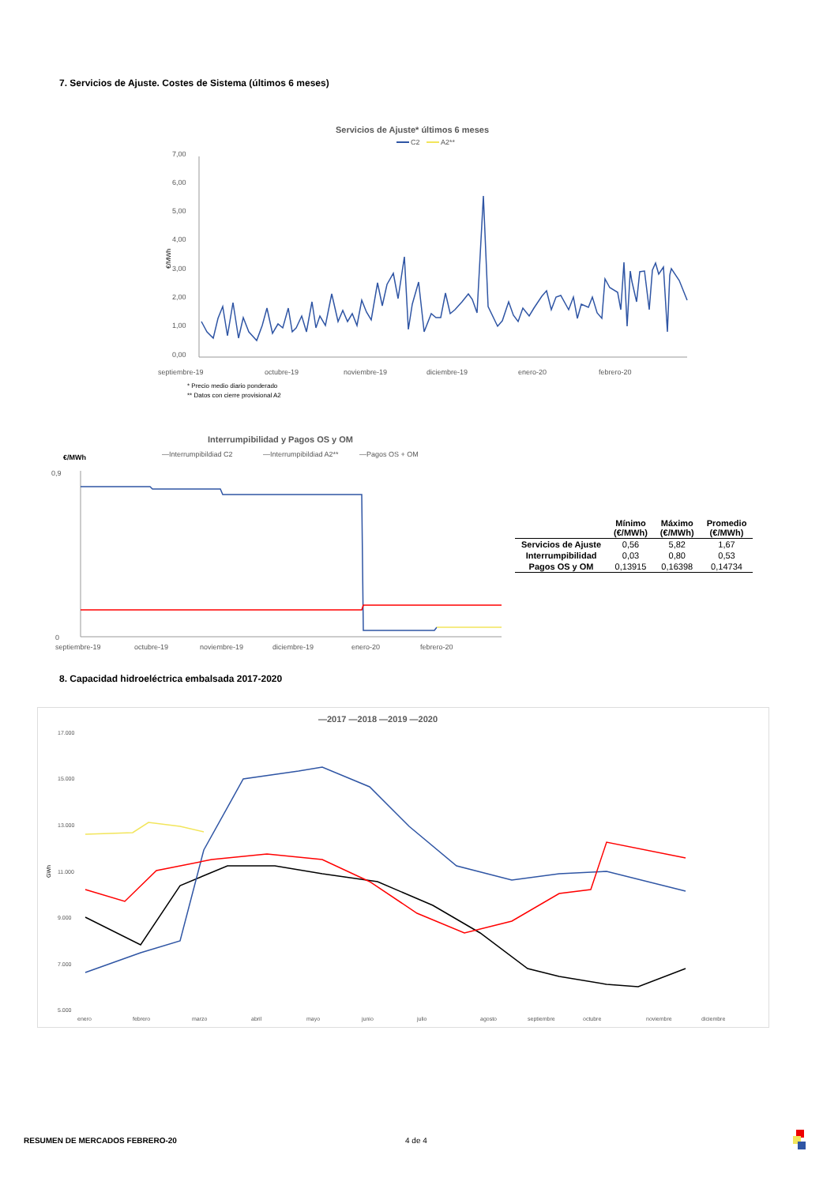7. Servicios de Ajuste. Costes de Sistema (últimos 6 meses)
Servicios de Ajuste* últimos 6 meses
C2
A2**
7,00
6,00
5,00
4,00
3,00
2,00
1,00
0,00
€/MWh
septiembre-19
octubre-19
noviembre-19
diciembre-19
enero-20
febrero-20
* Precio medio diario ponderado
** Datos con cierre provisional A2
Interrumpibilidad y Pagos OS y OM
€/MWh
—Interrumpibildiad C2
—Interrumpibildiad A2**
—Pagos OS + OM
0
0,9
septiembre-19
octubre-19
noviembre-19
diciembre-19
enero-20
febrero-20
| | Mínimo (€/MWh) | Máximo (€/MWh) | Promedio (€/MWh) |
| --- | --- | --- | --- |
| Servicios de Ajuste | 0,56 | 5,82 | 1,67 |
| Interrumpibilidad | 0,03 | 0,80 | 0,53 |
| Pagos OS y OM | 0,13915 | 0,16398 | 0,14734 |
8. Capacidad hidroeléctrica embalsada 2017-2020
—2017 —2018 —2019 —2020
17.000
15.000
13.000
11.000
9.000
7.000
5.000
GWh
enero
febrero
marzo
abril
mayo
junio
julio
agosto
septiembre
octubre
noviembre
diciembre
RESUMEN DE MERCADOS FEBRERO-20 4 de 4